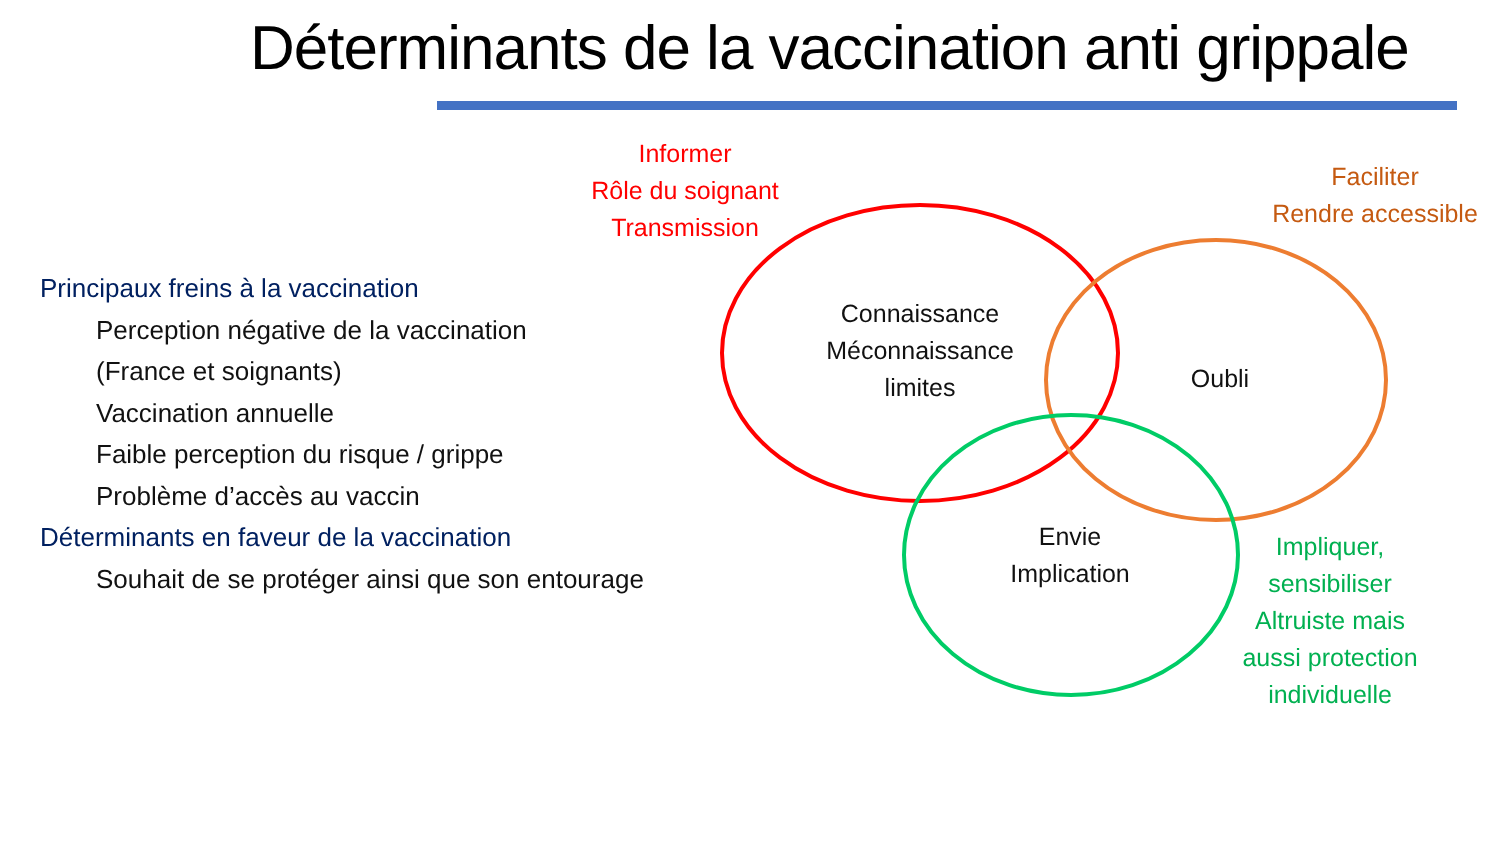Déterminants de la vaccination anti grippale
Principaux freins à la vaccination
Perception négative de la vaccination
(France et soignants)
Vaccination annuelle
Faible perception du risque / grippe
Problème d’accès au vaccin
Déterminants en faveur de la vaccination
Souhait de se protéger ainsi que son entourage
Informer
Rôle du soignant
Transmission
Faciliter
Rendre accessible
Connaissance
Méconnaissance
limites
Oubli
Envie
Implication
Impliquer,
sensibiliser
Altruiste mais
aussi protection
individuelle